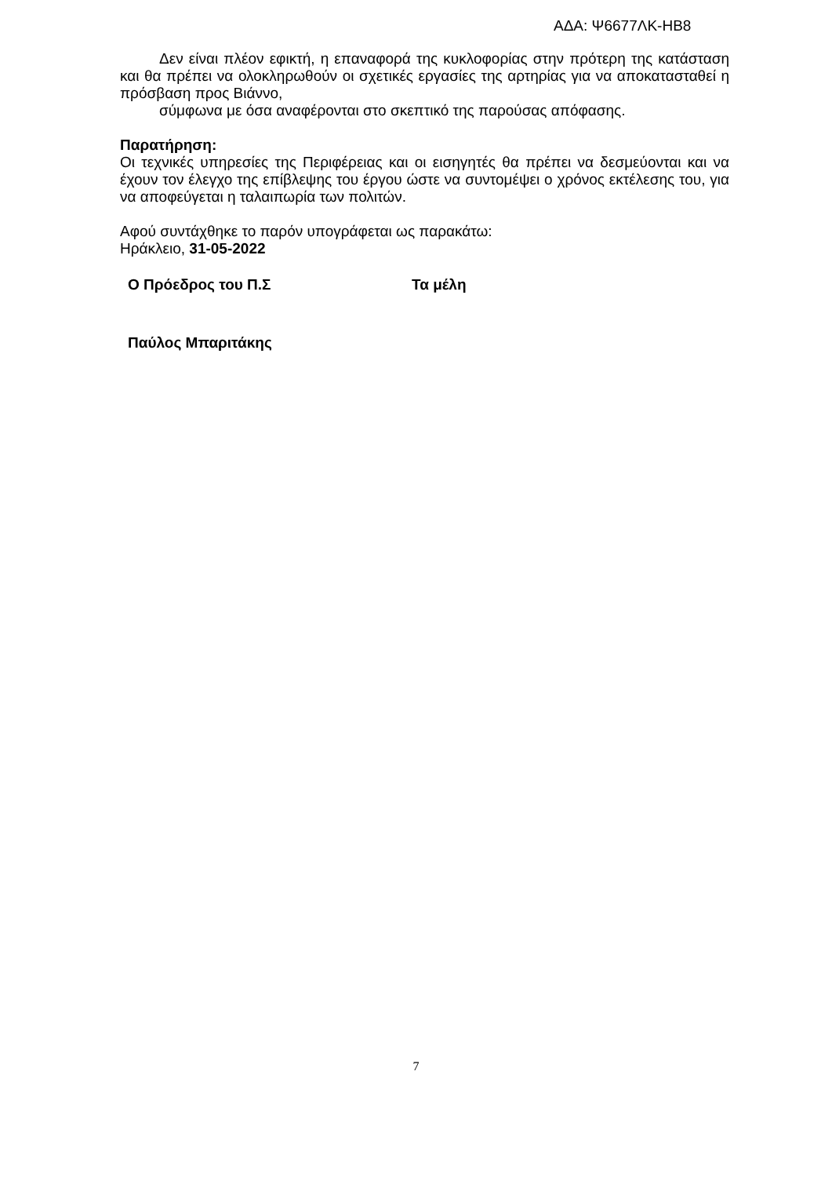ΑΔΑ: Ψ6677ΛΚ-ΗΒ8
Δεν είναι πλέον εφικτή, η επαναφορά της κυκλοφορίας στην πρότερη της κατάσταση και θα πρέπει να ολοκληρωθούν οι σχετικές εργασίες της αρτηρίας για να αποκατασταθεί η πρόσβαση προς Βιάννο,
σύμφωνα με όσα αναφέρονται στο σκεπτικό της παρούσας απόφασης.
Παρατήρηση:
Οι τεχνικές υπηρεσίες της Περιφέρειας και οι εισηγητές θα πρέπει να δεσμεύονται και να έχουν τον έλεγχο της επίβλεψης του έργου ώστε να συντομέψει ο χρόνος εκτέλεσης του, για να αποφεύγεται η ταλαιπωρία των πολιτών.
Αφού συντάχθηκε το παρόν υπογράφεται ως παρακάτω:
Ηράκλειο, 31-05-2022
Ο Πρόεδρος του Π.Σ Τα μέλη
Παύλος Μπαριτάκης
7